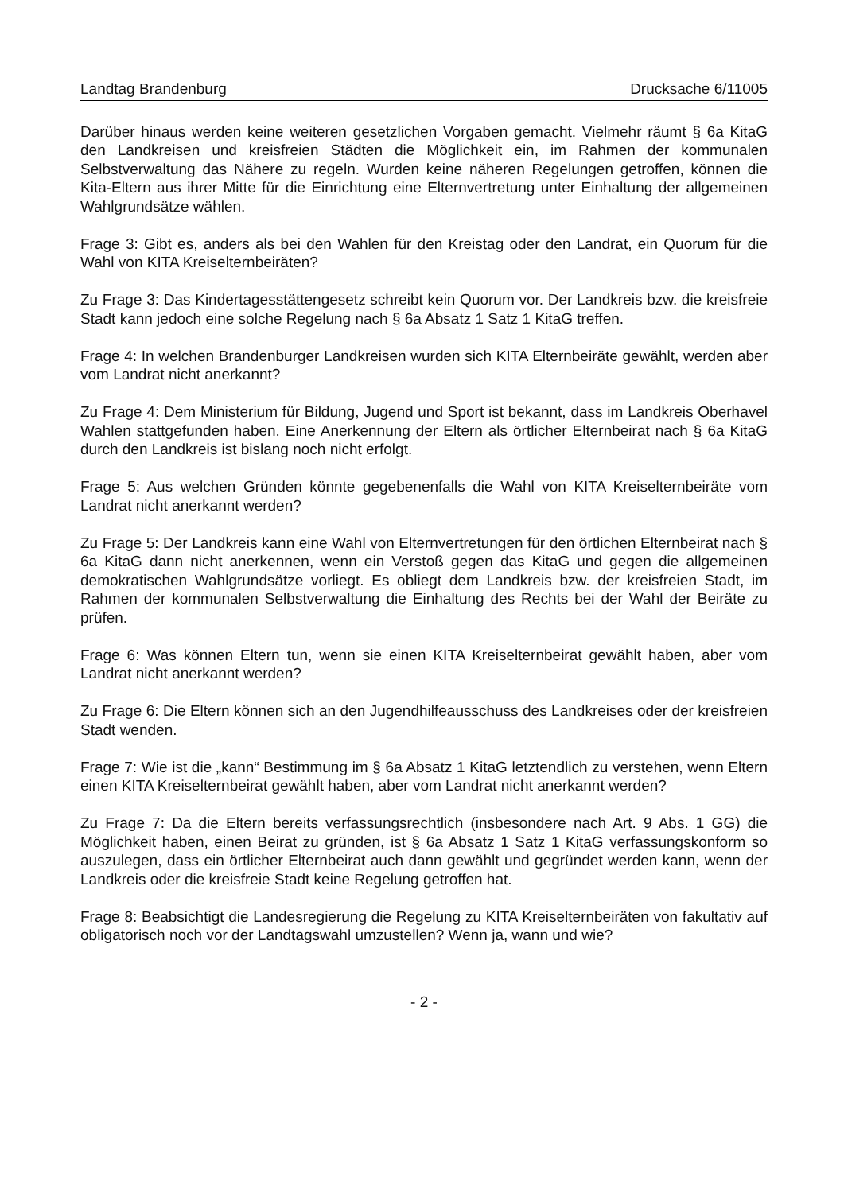Landtag Brandenburg Drucksache 6/11005
Darüber hinaus werden keine weiteren gesetzlichen Vorgaben gemacht. Vielmehr räumt § 6a KitaG den Landkreisen und kreisfreien Städten die Möglichkeit ein, im Rahmen der kommunalen Selbstverwaltung das Nähere zu regeln. Wurden keine näheren Regelungen getroffen, können die Kita-Eltern aus ihrer Mitte für die Einrichtung eine Elternvertretung unter Einhaltung der allgemeinen Wahlgrundsätze wählen.
Frage 3: Gibt es, anders als bei den Wahlen für den Kreistag oder den Landrat, ein Quorum für die Wahl von KITA Kreiselternbeiräten?
Zu Frage 3: Das Kindertagesstättengesetz schreibt kein Quorum vor. Der Landkreis bzw. die kreisfreie Stadt kann jedoch eine solche Regelung nach § 6a Absatz 1 Satz 1 KitaG treffen.
Frage 4: In welchen Brandenburger Landkreisen wurden sich KITA Elternbeiräte gewählt, werden aber vom Landrat nicht anerkannt?
Zu Frage 4: Dem Ministerium für Bildung, Jugend und Sport ist bekannt, dass im Landkreis Oberhavel Wahlen stattgefunden haben. Eine Anerkennung der Eltern als örtlicher Elternbeirat nach § 6a KitaG durch den Landkreis ist bislang noch nicht erfolgt.
Frage 5: Aus welchen Gründen könnte gegebenenfalls die Wahl von KITA Kreiselternbeiräte vom Landrat nicht anerkannt werden?
Zu Frage 5: Der Landkreis kann eine Wahl von Elternvertretungen für den örtlichen Elternbeirat nach § 6a KitaG dann nicht anerkennen, wenn ein Verstoß gegen das KitaG und gegen die allgemeinen demokratischen Wahlgrundsätze vorliegt. Es obliegt dem Landkreis bzw. der kreisfreien Stadt, im Rahmen der kommunalen Selbstverwaltung die Einhaltung des Rechts bei der Wahl der Beiräte zu prüfen.
Frage 6: Was können Eltern tun, wenn sie einen KITA Kreiselternbeirat gewählt haben, aber vom Landrat nicht anerkannt werden?
Zu Frage 6: Die Eltern können sich an den Jugendhilfeausschuss des Landkreises oder der kreisfreien Stadt wenden.
Frage 7: Wie ist die „kann“ Bestimmung im § 6a Absatz 1 KitaG letztendlich zu verstehen, wenn Eltern einen KITA Kreiselternbeirat gewählt haben, aber vom Landrat nicht anerkannt werden?
Zu Frage 7: Da die Eltern bereits verfassungsrechtlich (insbesondere nach Art. 9 Abs. 1 GG) die Möglichkeit haben, einen Beirat zu gründen, ist § 6a Absatz 1 Satz 1 KitaG verfassungskonform so auszulegen, dass ein örtlicher Elternbeirat auch dann gewählt und gegründet werden kann, wenn der Landkreis oder die kreisfreie Stadt keine Regelung getroffen hat.
Frage 8: Beabsichtigt die Landesregierung die Regelung zu KITA Kreiselternbeiräten von fakultativ auf obligatorisch noch vor der Landtagswahl umzustellen? Wenn ja, wann und wie?
- 2 -